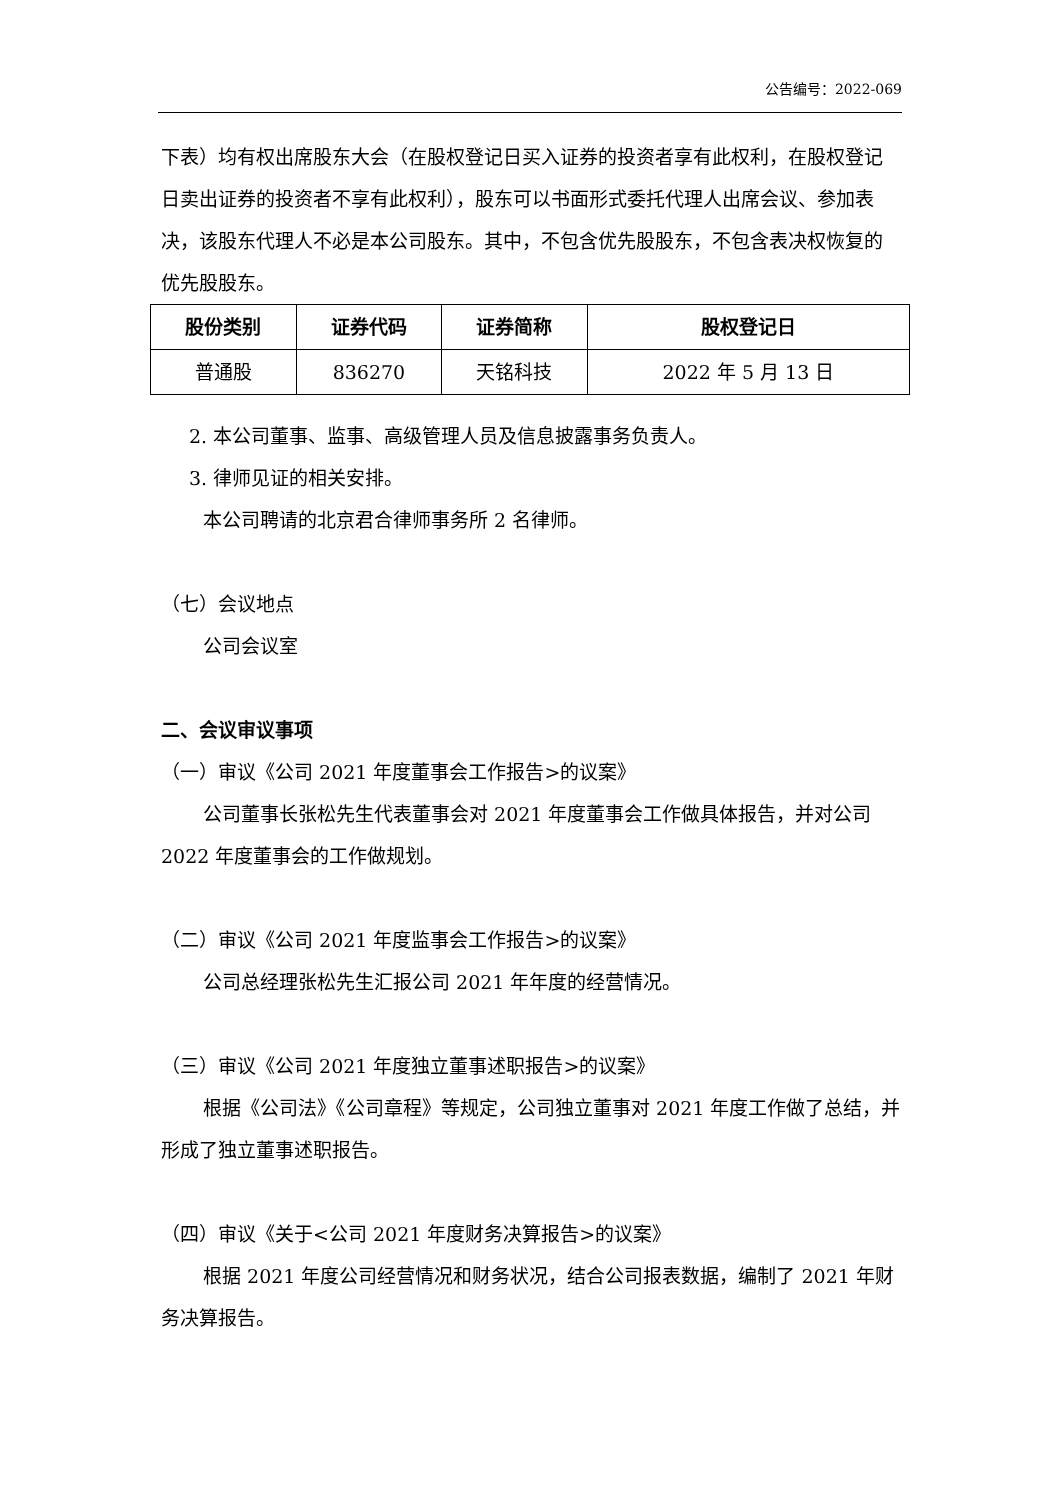公告编号：2022-069
下表）均有权出席股东大会（在股权登记日买入证券的投资者享有此权利，在股权登记日卖出证券的投资者不享有此权利），股东可以书面形式委托代理人出席会议、参加表决，该股东代理人不必是本公司股东。其中，不包含优先股股东，不包含表决权恢复的优先股股东。
| 股份类别 | 证券代码 | 证券简称 | 股权登记日 |
| --- | --- | --- | --- |
| 普通股 | 836270 | 天铭科技 | 2022 年 5 月 13 日 |
2. 本公司董事、监事、高级管理人员及信息披露事务负责人。
3. 律师见证的相关安排。
本公司聘请的北京君合律师事务所 2 名律师。
（七）会议地点
公司会议室
二、会议审议事项
（一）审议《公司 2021 年度董事会工作报告>的议案》
公司董事长张松先生代表董事会对 2021 年度董事会工作做具体报告，并对公司 2022 年度董事会的工作做规划。
（二）审议《公司 2021 年度监事会工作报告>的议案》
公司总经理张松先生汇报公司 2021 年年度的经营情况。
（三）审议《公司 2021 年度独立董事述职报告>的议案》
根据《公司法》《公司章程》等规定，公司独立董事对 2021 年度工作做了总结，并形成了独立董事述职报告。
（四）审议《关于<公司 2021 年度财务决算报告>的议案》
根据 2021 年度公司经营情况和财务状况，结合公司报表数据，编制了 2021 年财务决算报告。